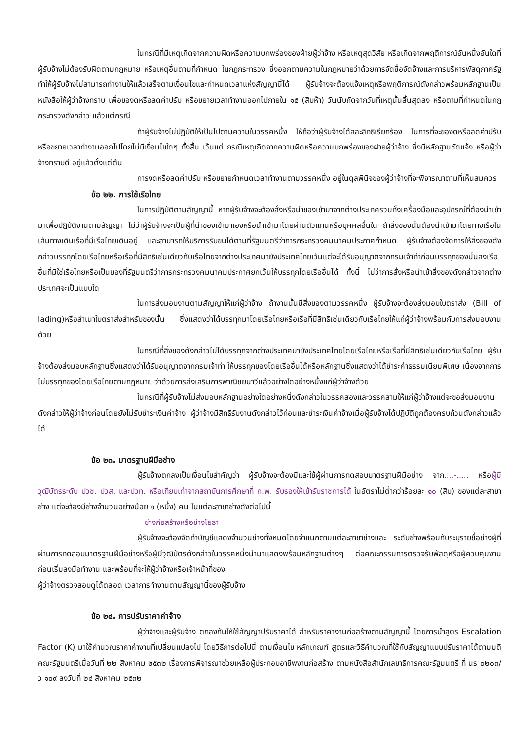ในกรณีที่มีเหตุเกิดจากความผิดหรือความบกพร่องของฝ่ายผู้ว่าจ้าง หรือเหตุสุดวิสัย หรือเกิดจากพฤติการณ์อันหนึ่งอันใดที่ผู้รับจ้างไม่ต้องรับผิดตามกฎหมาย หรือเหตุอื่นตามที่กำหนด ในกฎกระทรวง ซึ่งออกตามความในกฎหมายว่าด้วยการจัดซื้อจัดจ้างและการบริหารพัสดุภาครัฐ ทำให้ผู้รับจ้างไม่สามารถทำงานให้แล้วเสร็จตามเงื่อนไขและกำหนดเวลาแห่งสัญญานี้ได้ ผู้รับจ้างจะต้องแจ้งเหตุหรือพฤติการณ์ดังกล่าวพร้อมหลักฐานเป็นหนังสือให้ผู้ว่าจ้างทราบ เพื่อของดหรือลดค่าปรับ หรือขยายเวลาทำงานออกไปภายใน ๑๕ (สิบห้า) วันนับถัดจากวันที่เหตุนั้นสิ้นสุดลง หรือตามที่กำหนดในกฎกระทรวงดังกล่าว แล้วแต่กรณี
ถ้าผู้รับจ้างไม่ปฏิบัติให้เป็นไปตามความในวรรคหนึ่ง ให้ถือว่าผู้รับจ้างได้สละสิทธิเรียกร้อง ในการที่จะของดหรือลดค่าปรับ หรือขยายเวลาทำงานออกไปโดยไม่มีเงื่อนไขใดๆ ทั้งสิ้น เว้นแต่ กรณีเหตุเกิดจากความผิดหรือความบกพร่องของฝ่ายผู้ว่าจ้าง ซึ่งมีหลักฐานชัดแจ้ง หรือผู้ว่าจ้างทราบดี อยู่แล้วตั้งแต่ต้น
การงดหรือลดค่าปรับ หรือขยายกำหนดเวลาทำงานตามวรรคหนึ่ง อยู่ในดุลพินิจของผู้ว่าจ้างที่จะพิจารณาตามที่เห็นสมควร
ข้อ ๒๒. การใช้เรือไทย
ในการปฏิบัติตามสัญญานี้ หากผู้รับจ้างจะต้องสั่งหรือนำของเข้ามาจากต่างประเทศรวมทั้งเครื่องมือและอุปกรณ์ที่ต้องนำเข้ามาเพื่อปฏิบัติงานตามสัญญา ไม่ว่าผู้รับจ้างจะเป็นผู้ที่นำของเข้ามาเองหรือนำเข้ามาโดยผ่านตัวแทนหรือบุคคลอื่นใด ถ้าสิ่งของนั้นต้องนำเข้ามาโดยทางเรือในเส้นทางเดินเรือที่มีเรือไทยเดินอยู่ และสามารถให้บริการรับขนได้ตามที่รัฐมนตรีว่าการกระทรวงคมนาคมประกาศกำหนด ผู้รับจ้างต้องจัดการให้สิ่งของดังกล่าวบรรทุกโดยเรือไทยหรือเรือที่มีสิทธิเช่นเดียวกับเรือไทยจากต่างประเทศมายังประเทศไทยเว้นแต่จะได้รับอนุญาตจากกรมเจ้าท่าก่อนบรรทุกของนั้นลงเรืออื่นที่มิใช่เรือไทยหรือเป็นของที่รัฐมนตรีว่าการกระทรวงคมนาคมประกาศยกเว้นให้บรรทุกโดยเรืออื่นได้ ทั้งนี้ ไม่ว่าการสั่งหรือนำเข้าสิ่งของดังกล่าวจากต่างประเทศจะเป็นแบบใด
ในการส่งมอบงานตามสัญญาให้แก่ผู้ว่าจ้าง ถ้างานนั้นมีสิ่งของตามวรรคหนึ่ง ผู้รับจ้างจะต้องส่งมอบใบตราส่ง (Bill of lading)หรือสำเนาใบตราส่งสำหรับของนั้น ซึ่งแสดงว่าได้บรรทุกมาโดยเรือไทยหรือเรือที่มีสิทธิเช่นเดียวกับเรือไทยให้แก่ผู้ว่าจ้างพร้อมกับการส่งมอบงานด้วย
ในกรณีที่สิ่งของดังกล่าวไม่ได้บรรทุกจากต่างประเทศมายังประเทศไทยโดยเรือไทยหรือเรือที่มีสิทธิเช่นเดียวกับเรือไทย ผู้รับจ้างต้องส่งมอบหลักฐานซึ่งแสดงว่าได้รับอนุญาตจากกรมเจ้าท่า ให้บรรทุกของโดยเรืออื่นได้หรือหลักฐานซึ่งแสดงว่าได้ชำระค่าธรรมเนียมพิเศษ เนื่องจากการไม่บรรทุกของโดยเรือไทยตามกฎหมาย ว่าด้วยการส่งเสริมการพาณิชยนาวีแล้วอย่างใดอย่างหนึ่งแก่ผู้ว่าจ้างด้วย
ในกรณีที่ผู้รับจ้างไม่ส่งมอบหลักฐานอย่างใดอย่างหนึ่งดังกล่าวในวรรคสองและวรรคสามให้แก่ผู้ว่าจ้างแต่จะขอส่งมอบงานดังกล่าวให้ผู้ว่าจ้างก่อนโดยยังไม่รับชำระเงินค่าจ้าง ผู้ว่าจ้างมีสิทธิรับงานดังกล่าวไว้ก่อนและชำระเงินค่าจ้างเมื่อผู้รับจ้างได้ปฏิบัติถูกต้องครบถ้วนดังกล่าวแล้วได้
ข้อ ๒๓. มาตรฐานฝีมือช่าง
ผู้รับจ้างตกลงเป็นเงื่อนไขสำคัญว่า ผู้รับจ้างจะต้องมีและใช้ผู้ผ่านการทดสอบมาตรฐานฝีมือช่าง จาก....-..... หรือผู้มีวุฒิบัตรระดับ ปวช. ปวส. และปวท. หรือเทียบเท่าจากสถาบันการศึกษาที่ ก.พ. รับรองให้เข้ารับราชการได้ ในอัตราไม่ต่ำกว่าร้อยละ ๑๐ (สิบ) ของแต่ละสาขาช่าง แต่จะต้องมีช่างจำนวนอย่างน้อย ๑ (หนึ่ง) คน ในแต่ละสาขาช่างดังต่อไปนี้
ช่างก่อสร้างหรือช่างโยธา
ผู้รับจ้างจะต้องจัดทำบัญชีแสดงจำนวนช่างทั้งหมดโดยจำแนกตามแต่ละสาขาช่างและ ระดับช่างพร้อมกับระบุรายชื่อช่างผู้ที่ผ่านการทดสอบมาตรฐานฝีมือช่างหรือผู้มีวุฒิบัตรดังกล่าวในวรรคหนึ่งนำมาแสดงพร้อมหลักฐานต่างๆ ต่อคณะกรรมการตรวจรับพัสดุหรือผู้ควบคุมงาน ก่อนเริ่มลงมือทำงาน และพร้อมที่จะให้ผู้ว่าจ้างหรือเจ้าหน้าที่ของ
ผู้ว่าจ้างตรวจสอบดูได้ตลอด เวลาการทำงานตามสัญญานี้ของผู้รับจ้าง
ข้อ ๒๔. การปรับราคาค่าจ้าง
ผู้ว่าจ้างและผู้รับจ้าง ตกลงกันให้ใช้สัญญาปรับราคาได้ สำหรับราคางานก่อสร้างตามสัญญานี้ โดยการนำสูตร Escalation Factor (K) มาใช้คำนวณราคาค่างานที่เปลี่ยนแปลงไป โดยวิธีการต่อไปนี้ ตามเงื่อนไข หลักเกณฑ์ สูตรและวิธีคำนวณที่ใช้กับสัญญาแบบปรับราคาได้ตามมติคณะรัฐมนตรีเมื่อวันที่ ๒๒ สิงหาคม ๒๕๓๒ เรื่องการพิจารณาช่วยเหลือผู้ประกอบอาชีพงานก่อสร้าง ตามหนังสือสำนักเลขาธิการคณะรัฐมนตรี ที่ นร ๐๒๐๓/ว ๑๐๙ ลงวันที่ ๒๔ สิงหาคม ๒๕๓๒